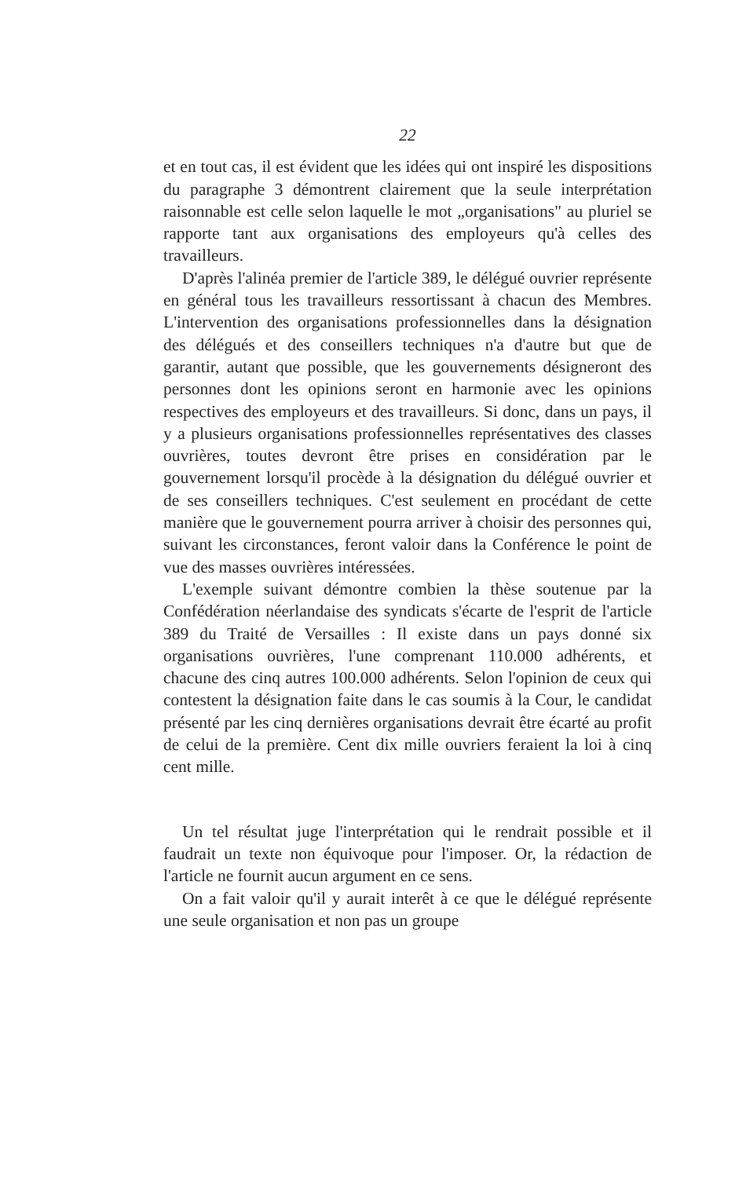22
et en tout cas, il est évident que les idées qui ont inspiré les dispositions du paragraphe 3 démontrent clairement que la seule interprétation raisonnable est celle selon laquelle le mot „organisations" au pluriel se rapporte tant aux organisations des employeurs qu'à celles des travailleurs.
D'après l'alinéa premier de l'article 389, le délégué ouvrier représente en général tous les travailleurs ressortissant à chacun des Membres. L'intervention des organisations professionnelles dans la désignation des délégués et des conseillers techniques n'a d'autre but que de garantir, autant que possible, que les gouvernements désigneront des personnes dont les opinions seront en harmonie avec les opinions respectives des employeurs et des travailleurs. Si donc, dans un pays, il y a plusieurs organisations professionnelles représentatives des classes ouvrières, toutes devront être prises en considération par le gouvernement lorsqu'il procède à la désignation du délégué ouvrier et de ses conseillers techniques. C'est seulement en procédant de cette manière que le gouvernement pourra arriver à choisir des personnes qui, suivant les circonstances, feront valoir dans la Conférence le point de vue des masses ouvrières intéressées.
L'exemple suivant démontre combien la thèse soutenue par la Confédération néerlandaise des syndicats s'écarte de l'esprit de l'article 389 du Traité de Versailles : Il existe dans un pays donné six organisations ouvrières, l'une comprenant 110.000 adhérents, et chacune des cinq autres 100.000 adhérents. Selon l'opinion de ceux qui contestent la désignation faite dans le cas soumis à la Cour, le candidat présenté par les cinq dernières organisations devrait être écarté au profit de celui de la première. Cent dix mille ouvriers feraient la loi à cinq cent mille.
Un tel résultat juge l'interprétation qui le rendrait possible et il faudrait un texte non équivoque pour l'imposer. Or, la rédaction de l'article ne fournit aucun argument en ce sens.
On a fait valoir qu'il y aurait interêt à ce que le délégué représente une seule organisation et non pas un groupe